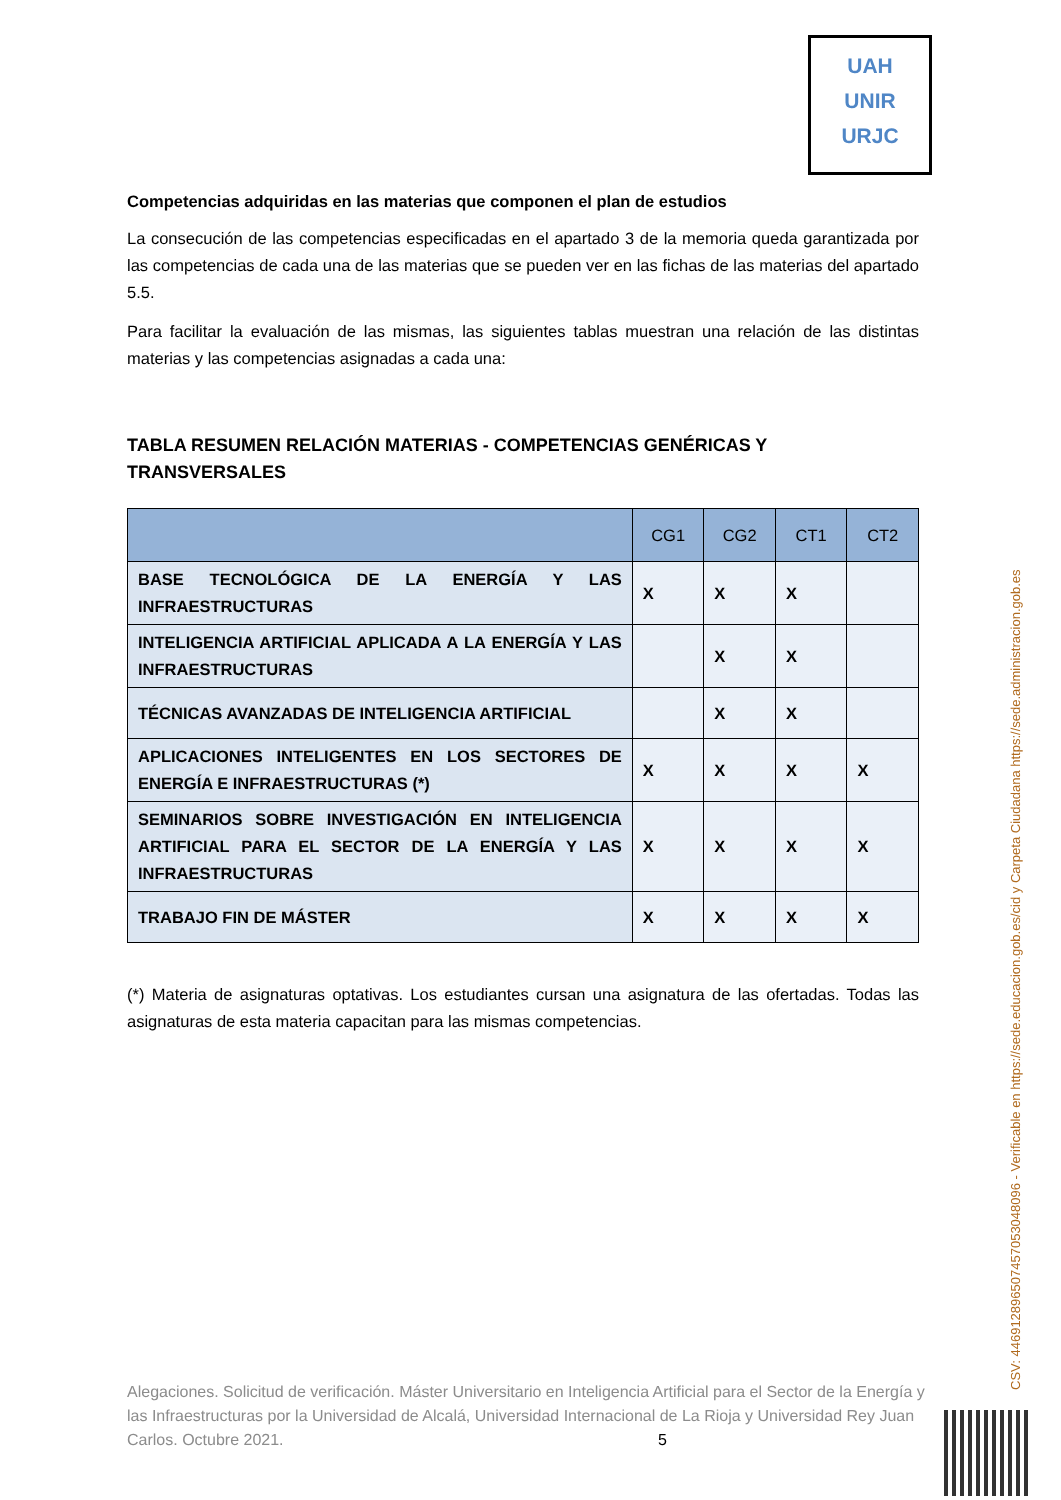UAH
UNIR
URJC
Competencias adquiridas en las materias que componen el plan de estudios
La consecución de las competencias especificadas en el apartado 3 de la memoria queda garantizada por las competencias de cada una de las materias que se pueden ver en las fichas de las materias del apartado 5.5.
Para facilitar la evaluación de las mismas, las siguientes tablas muestran una relación de las distintas materias y las competencias asignadas a cada una:
TABLA RESUMEN RELACIÓN MATERIAS - COMPETENCIAS GENÉRICAS Y TRANSVERSALES
| | CG1 | CG2 | CT1 | CT2 |
| --- | --- | --- | --- | --- |
| BASE TECNOLÓGICA DE LA ENERGÍA Y LAS INFRAESTRUCTURAS | X | X | X | |
| INTELIGENCIA ARTIFICIAL APLICADA A LA ENERGÍA Y LAS INFRAESTRUCTURAS | | X | X | |
| TÉCNICAS AVANZADAS DE INTELIGENCIA ARTIFICIAL | | X | X | |
| APLICACIONES INTELIGENTES EN LOS SECTORES DE ENERGÍA E INFRAESTRUCTURAS (*) | X | X | X | X |
| SEMINARIOS SOBRE INVESTIGACIÓN EN INTELIGENCIA ARTIFICIAL PARA EL SECTOR DE LA ENERGÍA Y LAS INFRAESTRUCTURAS | X | X | X | X |
| TRABAJO FIN DE MÁSTER | X | X | X | X |
(*) Materia de asignaturas optativas. Los estudiantes cursan una asignatura de las ofertadas. Todas las asignaturas de esta materia capacitan para las mismas competencias.
Alegaciones. Solicitud de verificación. Máster Universitario en Inteligencia Artificial para el Sector de la Energía y las Infraestructuras por la Universidad de Alcalá, Universidad Internacional de La Rioja y Universidad Rey Juan Carlos. Octubre 2021. 5
CSV: 446912896507457053048096 - Verificable en https://sede.educacion.gob.es/cid y Carpeta Ciudadana https://sede.administracion.gob.es